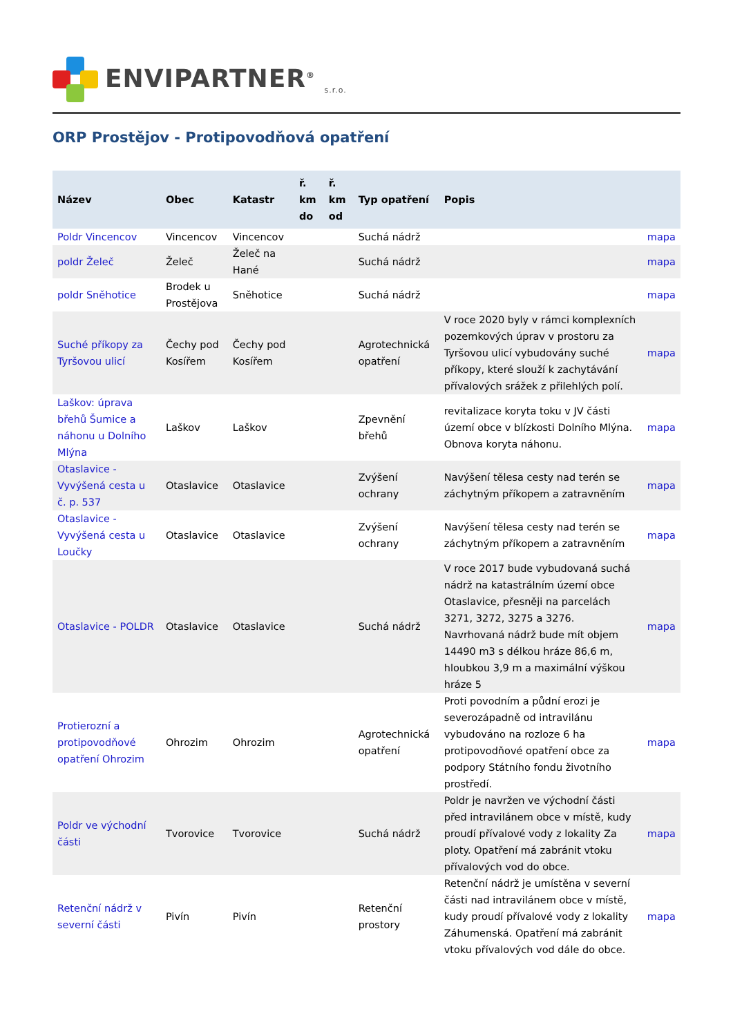ENVIPARTNER<sup>®</sup> <sub>s.r.o.</sub>
ORP Prostějov - Protipovodňová opatření
| Název | Obec | Katastr | ř. km do | ř. km od | Typ opatření | Popis | |
| --- | --- | --- | --- | --- | --- | --- | --- |
| Poldr Vincencov | Vincencov | Vincencov | | | Suchá nádrž | | mapa |
| poldr Želeč | Želeč | Želeč na Hané | | | Suchá nádrž | | mapa |
| poldr Sněhotice | Brodek u Prostějova | Sněhotice | | | Suchá nádrž | | mapa |
| Suché příkopy za Tyršovou ulicí | Čechy pod Kosířem | Čechy pod Kosířem | | | Agrotechnická opatření | V roce 2020 byly v rámci komplexních pozemkových úprav v prostoru za Tyršovou ulicí vybudovány suché příkopy, které slouží k zachytávání přívalových srážek z přilehlých polí. | mapa |
| Laškov: úprava břehů Šumice a náhonu u Dolního Mlýna | Laškov | Laškov | | | Zpevnění břehů | revitalizace koryta toku v JV části území obce v blízkosti Dolního Mlýna. Obnova koryta náhonu. | mapa |
| Otaslavice - Vyvýšená cesta u č. p. 537 | Otaslavice | Otaslavice | | | Zvýšení ochrany | Navýšení tělesa cesty nad terén se záchytným příkopem a zatravněním | mapa |
| Otaslavice - Vyvýšená cesta u Loučky | Otaslavice | Otaslavice | | | Zvýšení ochrany | Navýšení tělesa cesty nad terén se záchytným příkopem a zatravněním | mapa |
| Otaslavice - POLDR | Otaslavice | Otaslavice | | | Suchá nádrž | V roce 2017 bude vybudovaná suchá nádrž na katastrálním území obce Otaslavice, přesněji na parcelách 3271, 3272, 3275 a 3276. Navrhovaná nádrž bude mít objem 14490 m3 s délkou hráze 86,6 m, hloubkou 3,9 m a maximální výškou hráze 5 | mapa |
| Protierozní a protipovodňové opatření Ohrozim | Ohrozim | Ohrozim | | | Agrotechnická opatření | Proti povodním a půdní erozi je severozápadně od intravilánu vybudováno na rozloze 6 ha protipovodňové opatření obce za podpory Státního fondu životního prostředí. | mapa |
| Poldr ve východní části | Tvorovice | Tvorovice | | | Suchá nádrž | Poldr je navržen ve východní části před intravilánem obce v místě, kudy proudí přívalové vody z lokality Za ploty. Opatření má zabránit vtoku přívalových vod do obce. | mapa |
| Retenční nádrž v severní části | Pivín | Pivín | | | Retenční prostory | Retenční nádrž je umístěna v severní části nad intravilánem obce v místě, kudy proudí přívalové vody z lokality Záhumenská. Opatření má zabránit vtoku přívalových vod dále do obce. | mapa |